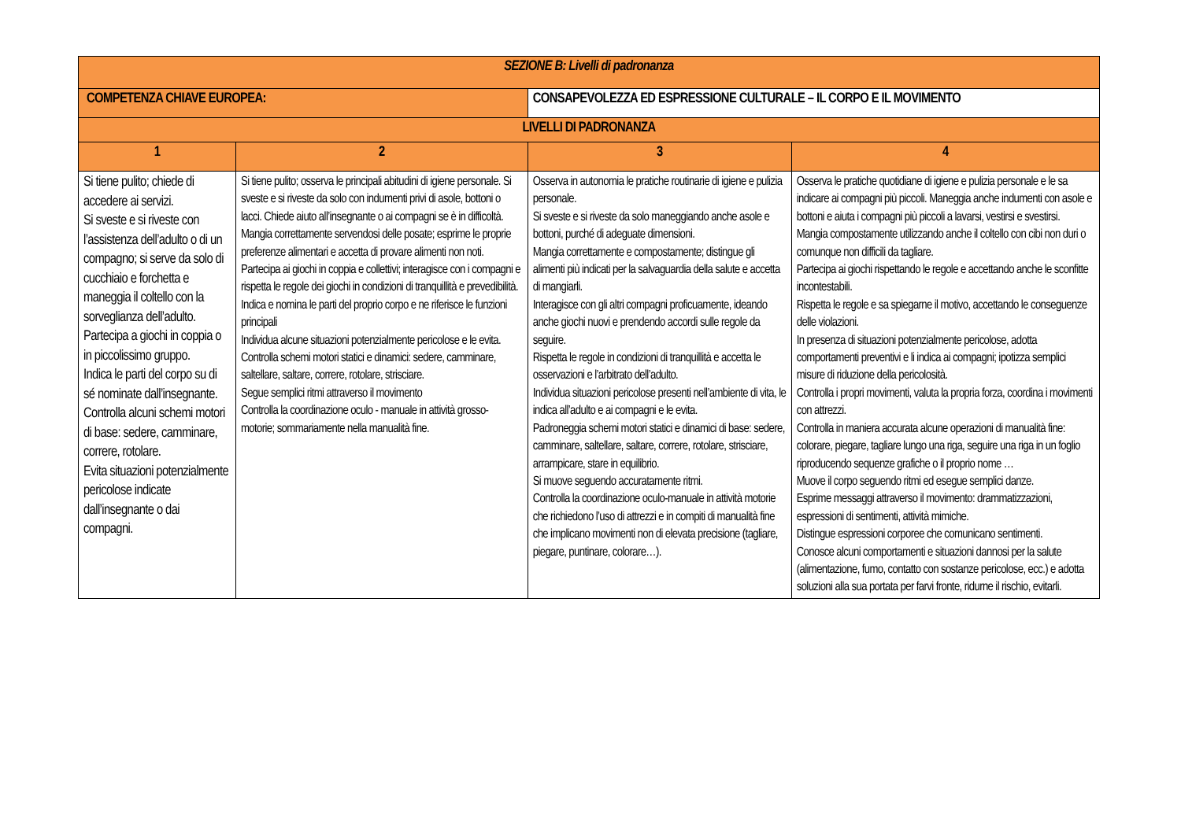| SEZIONE B: Livelli di padronanza | | | | |
| --- | --- | --- | --- | --- |
| COMPETENZA CHIAVE EUROPEA: | | CONSAPEVOLEZZA ED ESPRESSIONE CULTURALE – IL CORPO E IL MOVIMENTO | | |
| LIVELLI DI PADRONANZA | | | | |
| 1 | 2 | | 3 | 4 |
| Si tiene pulito; chiede di accedere ai servizi. Si sveste e si riveste con l’assistenza dell’adulto o di un compagno; si serve da solo di cucchiaio e forchetta e maneggia il coltello con la sorveglianza dell’adulto. Partecipa a giochi in coppia o in piccolissimo gruppo. Indica le parti del corpo su di sé nominate dall’insegnante. Controlla alcuni schemi motori di base: sedere, camminare, correre, rotolare. Evita situazioni potenzialmente pericolose indicate dall’insegnante o dai compagni. | Si tiene pulito; osserva le principali abitudini di igiene personale. Si sveste e si riveste da solo con indumenti privi di asole, bottoni o lacci. Chiede aiuto all’insegnante o ai compagni se è in difficoltà. Mangia correttamente servendosi delle posate; esprime le proprie preferenze alimentari e accetta di provare alimenti non noti. Partecipa ai giochi in coppia e collettivi; interagisce con i compagni e rispetta le regole dei giochi in condizioni di tranquillità e prevedibilità. Indica e nomina le parti del proprio corpo e ne riferisce le funzioni principali Individua alcune situazioni potenzialmente pericolose e le evita. Controlla schemi motori statici e dinamici: sedere, camminare, saltellare, saltare, correre, rotolare, strisciare. Segue semplici ritmi attraverso il movimento Controlla la coordinazione oculo - manuale in attività grosso- motorie; sommariamente nella manualità fine. | | Osserva in autonomia le pratiche routinarie di igiene e pulizia personale. Si sveste e si riveste da solo maneggiando anche asole e bottoni, purché di adeguate dimensioni. Mangia correttamente e compostamente; distingue gli alimenti più indicati per la salvaguardia della salute e accetta di mangiarli. Interagisce con gli altri compagni proficuamente, ideando anche giochi nuovi e prendendo accordi sulle regole da seguire. Rispetta le regole in condizioni di tranquillità e accetta le osservazioni e l’arbitrato dell’adulto. Individua situazioni pericolose presenti nell’ambiente di vita, le indica all’adulto e ai compagni e le evita. Padroneggia schemi motori statici e dinamici di base: sedere, camminare, saltellare, saltare, correre, rotolare, strisciare, arrampicare, stare in equilibrio. Si muove seguendo accuratamente ritmi. Controlla la coordinazione oculo-manuale in attività motorie che richiedono l’uso di attrezzi e in compiti di manualità fine che implicano movimenti non di elevata precisione (tagliare, piegare, puntinare, colorare…). | Osserva le pratiche quotidiane di igiene e pulizia personale e le sa indicare ai compagni più piccoli. Maneggia anche indumenti con asole e bottoni e aiuta i compagni più piccoli a lavarsi, vestirsi e svestirsi. Mangia compostamente utilizzando anche il coltello con cibi non duri o comunque non difficili da tagliare. Partecipa ai giochi rispettando le regole e accettando anche le sconfitte incontestabili. Rispetta le regole e sa spiegarne il motivo, accettando le conseguenze delle violazioni. In presenza di situazioni potenzialmente pericolose, adotta comportamenti preventivi e li indica ai compagni; ipotizza semplici misure di riduzione della pericolosità. Controlla i propri movimenti, valuta la propria forza, coordina i movimenti con attrezzi. Controlla in maniera accurata alcune operazioni di manualità fine: colorare, piegare, tagliare lungo una riga, seguire una riga in un foglio riproducendo sequenze grafiche o il proprio nome … Muove il corpo seguendo ritmi ed esegue semplici danze. Esprime messaggi attraverso il movimento: drammatizzazioni, espressioni di sentimenti, attività mimiche. Distingue espressioni corporee che comunicano sentimenti. Conosce alcuni comportamenti e situazioni dannosi per la salute (alimentazione, fumo, contatto con sostanze pericolose, ecc.) e adotta soluzioni alla sua portata per farvi fronte, ridurne il rischio, evitarli. |